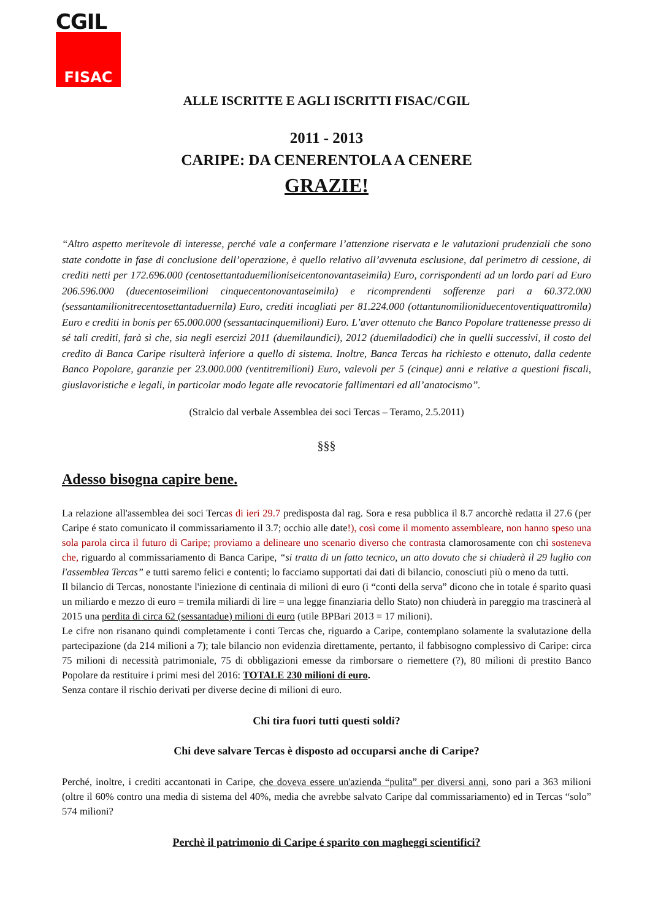CGIL
FISAC
ALLE ISCRITTE E AGLI ISCRITTI FISAC/CGIL
2011 - 2013
CARIPE: DA CENERENTOLA A CENERE
GRAZIE!
“Altro aspetto meritevole di interesse, perché vale a confermare l’attenzione riservata e le valutazioni prudenziali che sono state condotte in fase di conclusione dell’operazione, è quello relativo all’avvenuta esclusione, dal perimetro di cessione, di crediti netti per 172.696.000 (centosettantaduemilioniseicentonovantaseimila) Euro, corrispondenti ad un lordo pari ad Euro 206.596.000 (duecentoseimilioni cinquecentonovantaseimila) e ricomprendenti sofferenze pari a 60.372.000 (sessantamilionitrecentosettantaduernila) Euro, crediti incagliati per 81.224.000 (ottantunomilioniduecentoventiquattromila) Euro e crediti in bonis per 65.000.000 (sessantacinquemilioni) Euro. L’aver ottenuto che Banco Popolare trattenesse presso di sé tali crediti, farà sì che, sia negli esercizi 2011 (duemilaundici), 2012 (duemiladodici) che in quelli successivi, il costo del credito di Banca Caripe risulterà inferiore a quello di sistema. Inoltre, Banca Tercas ha richiesto e ottenuto, dalla cedente Banco Popolare, garanzie per 23.000.000 (ventitremilioni) Euro, valevoli per 5 (cinque) anni e relative a questioni fiscali, giuslavoristiche e legali, in particolar modo legate alle revocatorie fallimentari ed all’anatocismo”.
(Stralcio dal verbale Assemblea dei soci Tercas – Teramo, 2.5.2011)
§§§
Adesso bisogna capire bene.
La relazione all'assemblea dei soci Tercas di ieri 29.7 predisposta dal rag. Sora e resa pubblica il 8.7 ancorchè redatta il 27.6 (per Caripe é stato comunicato il commissariamento il 3.7; occhio alle date!), così come il momento assembleare, non hanno speso una sola parola circa il futuro di Caripe; proviamo a delineare uno scenario diverso che contrasta clamorosamente con chi sosteneva che, riguardo al commissariamento di Banca Caripe, “si tratta di un fatto tecnico, un atto dovuto che si chiuderà il 29 luglio con l'assemblea Tercas” e tutti saremo felici e contenti; lo facciamo supportati dai dati di bilancio, conosciuti più o meno da tutti.
Il bilancio di Tercas, nonostante l'iniezione di centinaia di milioni di euro (i “conti della serva” dicono che in totale é sparito quasi un miliardo e mezzo di euro = tremila miliardi di lire = una legge finanziaria dello Stato) non chiuderà in pareggio ma trascinerà al 2015 una perdita di circa 62 (sessantadue) milioni di euro (utile BPBari 2013 = 17 milioni).
Le cifre non risanano quindi completamente i conti Tercas che, riguardo a Caripe, contemplano solamente la svalutazione della partecipazione (da 214 milioni a 7); tale bilancio non evidenzia direttamente, pertanto, il fabbisogno complessivo di Caripe: circa 75 milioni di necessità patrimoniale, 75 di obbligazioni emesse da rimborsare o riemettere (?), 80 milioni di prestito Banco Popolare da restituire i primi mesi del 2016: TOTALE 230 milioni di euro.
Senza contare il rischio derivati per diverse decine di milioni di euro.
Chi tira fuori tutti questi soldi?
Chi deve salvare Tercas è disposto ad occuparsi anche di Caripe?
Perché, inoltre, i crediti accantonati in Caripe, che doveva essere un'azienda “pulita” per diversi anni, sono pari a 363 milioni (oltre il 60% contro una media di sistema del 40%, media che avrebbe salvato Caripe dal commissariamento) ed in Tercas “solo” 574 milioni?
Perchè il patrimonio di Caripe é sparito con magheggi scientifici?